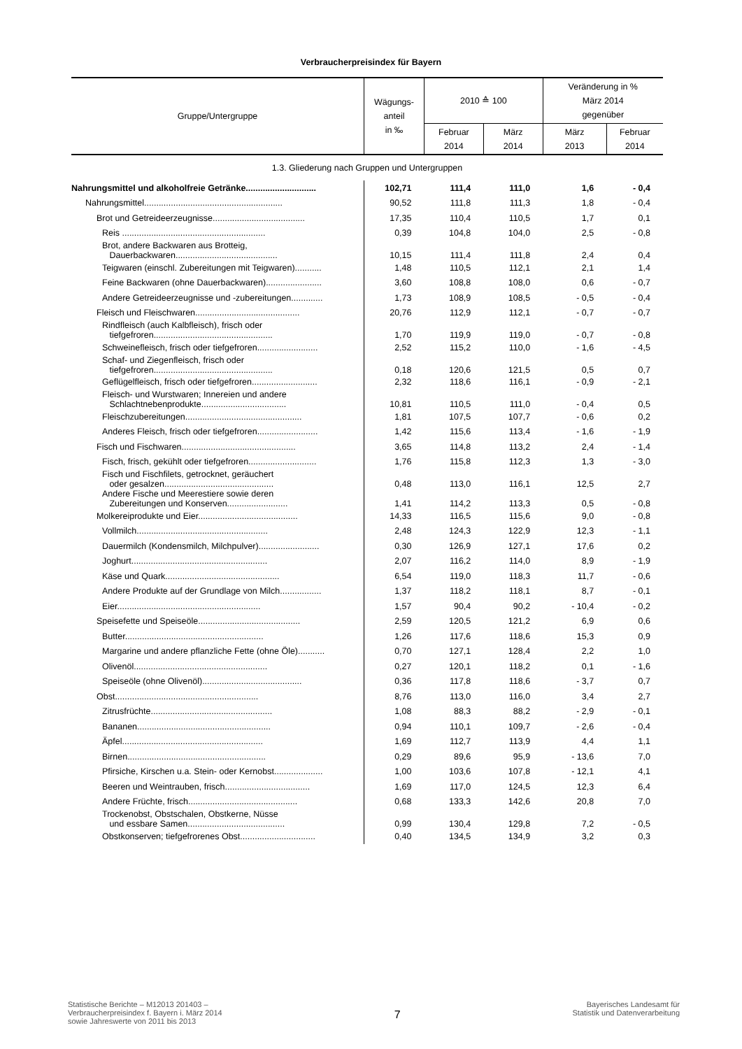Verbraucherpreisindex für Bayern
| Gruppe/Untergruppe | Wägungs- anteil in ‰ | 2010 ≙ 100 | | Veränderung in % März 2014 gegenüber | |
| --- | --- | --- | --- | --- | --- |
| | | Februar 2014 | März 2014 | März 2013 | Februar 2014 |
| 1.3. Gliederung nach Gruppen und Untergruppen | | | | | |
| Nahrungsmittel und alkoholfreie Getränke............................. | 102,71 | 111,4 | 111,0 | 1,6 | - 0,4 |
| Nahrungsmittel......................................................... | 90,52 | 111,8 | 111,3 | 1,8 | - 0,4 |
| Brot und Getreideerzeugnisse...................................... | 17,35 | 110,4 | 110,5 | 1,7 | 0,1 |
| Reis ........................................................... | 0,39 | 104,8 | 104,0 | 2,5 | - 0,8 |
| Brot, andere Backwaren aus Brotteig, Dauerbackwaren.......................................... | 10,15 | 111,4 | 111,8 | 2,4 | 0,4 |
| Teigwaren (einschl. Zubereitungen mit Teigwaren)........... | 1,48 | 110,5 | 112,1 | 2,1 | 1,4 |
| Feine Backwaren (ohne Dauerbackwaren)....................... | 3,60 | 108,8 | 108,0 | 0,6 | - 0,7 |
| Andere Getreideerzeugnisse und -zubereitungen............. | 1,73 | 108,9 | 108,5 | - 0,5 | - 0,4 |
| Fleisch und Fleischwaren........................................... | 20,76 | 112,9 | 112,1 | - 0,7 | - 0,7 |
| Rindfleisch (auch Kalbfleisch), frisch oder tiefgefroren................................................. | 1,70 | 119,9 | 119,0 | - 0,7 | - 0,8 |
| Schweinefleisch, frisch oder tiefgefroren......................... | 2,52 | 115,2 | 110,0 | - 1,6 | - 4,5 |
| Schaf- und Ziegenfleisch, frisch oder tiefgefroren................................................. | 0,18 | 120,6 | 121,5 | 0,5 | 0,7 |
| Geflügelfleisch, frisch oder tiefgefroren........................... | 2,32 | 118,6 | 116,1 | - 0,9 | - 2,1 |
| Fleisch- und Wurstwaren; Innereien und andere Schlachtnebenprodukte................................... | 10,81 | 110,5 | 111,0 | - 0,4 | 0,5 |
| Fleischzubereitungen................................................ | 1,81 | 107,5 | 107,7 | - 0,6 | 0,2 |
| Anderes Fleisch, frisch oder tiefgefroren......................... | 1,42 | 115,6 | 113,4 | - 1,6 | - 1,9 |
| Fisch und Fischwaren............................................... | 3,65 | 114,8 | 113,2 | 2,4 | - 1,4 |
| Fisch, frisch, gekühlt oder tiefgefroren............................ | 1,76 | 115,8 | 112,3 | 1,3 | - 3,0 |
| Fisch und Fischfilets, getrocknet, geräuchert oder gesalzen............................................. | 0,48 | 113,0 | 116,1 | 12,5 | 2,7 |
| Andere Fische und Meerestiere sowie deren Zubereitungen und Konserven......................... | 1,41 | 114,2 | 113,3 | 0,5 | - 0,8 |
| Molkereiprodukte und Eier......................................... | 14,33 | 116,5 | 115,6 | 9,0 | - 0,8 |
| Vollmilch...................................................... | 2,48 | 124,3 | 122,9 | 12,3 | - 1,1 |
| Dauermilch (Kondensmilch, Milchpulver)......................... | 0,30 | 126,9 | 127,1 | 17,6 | 0,2 |
| Joghurt........................................................ | 2,07 | 116,2 | 114,0 | 8,9 | - 1,9 |
| Käse und Quark............................................... | 6,54 | 119,0 | 118,3 | 11,7 | - 0,6 |
| Andere Produkte auf der Grundlage von Milch................. | 1,37 | 118,2 | 118,1 | 8,7 | - 0,1 |
| Eier........................................................... | 1,57 | 90,4 | 90,2 | - 10,4 | - 0,2 |
| Speisefette und Speiseöle.......................................... | 2,59 | 120,5 | 121,2 | 6,9 | 0,6 |
| Butter......................................................... | 1,26 | 117,6 | 118,6 | 15,3 | 0,9 |
| Margarine und andere pflanzliche Fette (ohne Öle)........... | 0,70 | 127,1 | 128,4 | 2,2 | 1,0 |
| Olivenöl....................................................... | 0,27 | 120,1 | 118,2 | 0,1 | - 1,6 |
| Speiseöle (ohne Olivenöl)......................................... | 0,36 | 117,8 | 118,6 | - 3,7 | 0,7 |
| Obst........................................................... | 8,76 | 113,0 | 116,0 | 3,4 | 2,7 |
| Zitrusfrüchte.................................................. | 1,08 | 88,3 | 88,2 | - 2,9 | - 0,1 |
| Bananen....................................................... | 0,94 | 110,1 | 109,7 | - 2,6 | - 0,4 |
| Äpfel.......................................................... | 1,69 | 112,7 | 113,9 | 4,4 | 1,1 |
| Birnen......................................................... | 0,29 | 89,6 | 95,9 | - 13,6 | 7,0 |
| Pfirsiche, Kirschen u.a. Stein- oder Kernobst.................... | 1,00 | 103,6 | 107,8 | - 12,1 | 4,1 |
| Beeren und Weintrauben, frisch................................... | 1,69 | 117,0 | 124,5 | 12,3 | 6,4 |
| Andere Früchte, frisch............................................. | 0,68 | 133,3 | 142,6 | 20,8 | 7,0 |
| Trockenobst, Obstschalen, Obstkerne, Nüsse und essbare Samen........................................ | 0,99 | 130,4 | 129,8 | 7,2 | - 0,5 |
| Obstkonserven; tiefgefrorenes Obst............................... | 0,40 | 134,5 | 134,9 | 3,2 | 0,3 |
Statistische Berichte – M12013 201403 –
Verbraucherpreisindex f. Bayern i. März 2014
sowie Jahreswerte von 2011 bis 2013
7
Bayerisches Landesamt für
Statistik und Datenverarbeitung